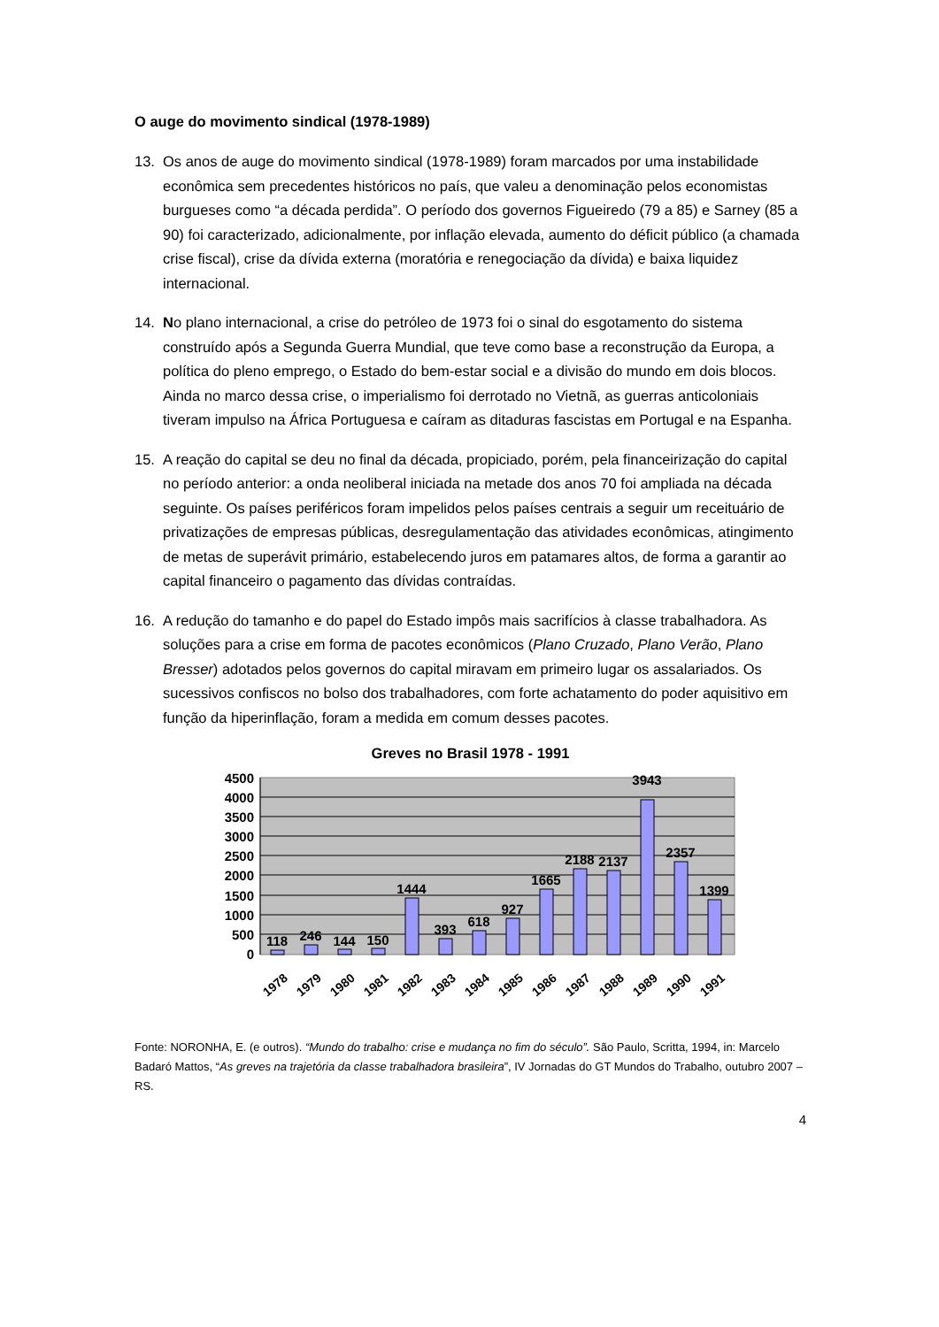O auge do movimento sindical (1978-1989)
13. Os anos de auge do movimento sindical (1978-1989) foram marcados por uma instabilidade econômica sem precedentes históricos no país, que valeu a denominação pelos economistas burgueses como “a década perdida”. O período dos governos Figueiredo (79 a 85) e Sarney (85 a 90) foi caracterizado, adicionalmente, por inflação elevada, aumento do déficit público (a chamada crise fiscal), crise da dívida externa (moratória e renegociação da dívida) e baixa liquidez internacional.
14. No plano internacional, a crise do petróleo de 1973 foi o sinal do esgotamento do sistema construído após a Segunda Guerra Mundial, que teve como base a reconstrução da Europa, a política do pleno emprego, o Estado do bem-estar social e a divisão do mundo em dois blocos. Ainda no marco dessa crise, o imperialismo foi derrotado no Vietnã, as guerras anticoloniais tiveram impulso na África Portuguesa e caíram as ditaduras fascistas em Portugal e na Espanha.
15. A reação do capital se deu no final da década, propiciado, porém, pela financeirização do capital no período anterior: a onda neoliberal iniciada na metade dos anos 70 foi ampliada na década seguinte. Os países periféricos foram impelidos pelos países centrais a seguir um receituário de privatizações de empresas públicas, desregulamentação das atividades econômicas, atingimento de metas de superávit primário, estabelecendo juros em patamares altos, de forma a garantir ao capital financeiro o pagamento das dívidas contraídas.
16. A redução do tamanho e do papel do Estado impôs mais sacrifícios à classe trabalhadora. As soluções para a crise em forma de pacotes econômicos (Plano Cruzado, Plano Verão, Plano Bresser) adotados pelos governos do capital miravam em primeiro lugar os assalariados. Os sucessivos confiscos no bolso dos trabalhadores, com forte achatamento do poder aquisitivo em função da hiperinflação, foram a medida em comum desses pacotes.
Greves no Brasil 1978 - 1991
4500
4000
3500
3000
2500
2000
1500
1000
500
0
118
246
144
150
1444
393
618
927
1665
2188
2137
3943
2357
1399
1978
1979
1980
1981
1982
1983
1984
1985
1986
1987
1988
1989
1990
1991
Fonte: NORONHA, E. (e outros). “Mundo do trabalho: crise e mudança no fim do século”. São Paulo, Scritta, 1994, in: Marcelo Badaró Mattos, “As greves na trajetória da classe trabalhadora brasileira”, IV Jornadas do GT Mundos do Trabalho, outubro 2007 – RS.
4